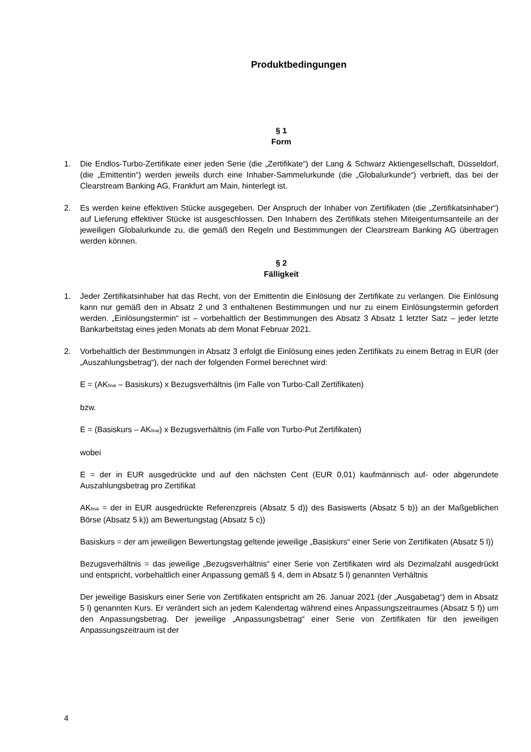Produktbedingungen
§ 1
Form
1. Die Endlos-Turbo-Zertifikate einer jeden Serie (die „Zertifikate“) der Lang & Schwarz Aktiengesellschaft, Düsseldorf, (die „Emittentin“) werden jeweils durch eine Inhaber-Sammelurkunde (die „Globalurkunde“) verbrieft, das bei der Clearstream Banking AG, Frankfurt am Main, hinterlegt ist.
2. Es werden keine effektiven Stücke ausgegeben. Der Anspruch der Inhaber von Zertifikaten (die „Zertifikatsinhaber“) auf Lieferung effektiver Stücke ist ausgeschlossen. Den Inhabern des Zertifikats stehen Miteigentumsanteile an der jeweiligen Globalurkunde zu, die gemäß den Regeln und Bestimmungen der Clearstream Banking AG übertragen werden können.
§ 2
Fälligkeit
1. Jeder Zertifikatsinhaber hat das Recht, von der Emittentin die Einlösung der Zertifikate zu verlangen. Die Einlösung kann nur gemäß den in Absatz 2 und 3 enthaltenen Bestimmungen und nur zu einem Einlösungstermin gefordert werden. „Einlösungstermin“ ist – vorbehaltlich der Bestimmungen des Absatz 3 Absatz 1 letzter Satz – jeder letzte Bankarbeitstag eines jeden Monats ab dem Monat Februar 2021.
2. Vorbehaltlich der Bestimmungen in Absatz 3 erfolgt die Einlösung eines jeden Zertifikats zu einem Betrag in EUR (der „Auszahlungsbetrag“), der nach der folgenden Formel berechnet wird:
E = (AK<sub>final</sub> – Basiskurs) x Bezugsverhältnis (im Falle von Turbo-Call Zertifikaten)
bzw.
E = (Basiskurs – AK<sub>final</sub>) x Bezugsverhältnis (im Falle von Turbo-Put Zertifikaten)
wobei
E = der in EUR ausgedrückte und auf den nächsten Cent (EUR 0,01) kaufmännisch auf- oder abgerundete Auszahlungsbetrag pro Zertifikat
AK<sub>final</sub> = der in EUR ausgedrückte Referenzpreis (Absatz 5 d)) des Basiswerts (Absatz 5 b)) an der Maßgeblichen Börse (Absatz 5 k)) am Bewertungstag (Absatz 5 c))
Basiskurs = der am jeweiligen Bewertungstag geltende jeweilige „Basiskurs“ einer Serie von Zertifikaten (Absatz 5 l))
Bezugsverhältnis = das jeweilige „Bezugsverhältnis“ einer Serie von Zertifikaten wird als Dezimalzahl ausgedrückt und entspricht, vorbehaltlich einer Anpassung gemäß § 4, dem in Absatz 5 l) genannten Verhältnis
Der jeweilige Basiskurs einer Serie von Zertifikaten entspricht am 26. Januar 2021 (der „Ausgabetag“) dem in Absatz 5 l) genannten Kurs. Er verändert sich an jedem Kalendertag während eines Anpassungszeitraumes (Absatz 5 f)) um den Anpassungsbetrag. Der jeweilige „Anpassungsbetrag“ einer Serie von Zertifikaten für den jeweiligen Anpassungszeitraum ist der
4